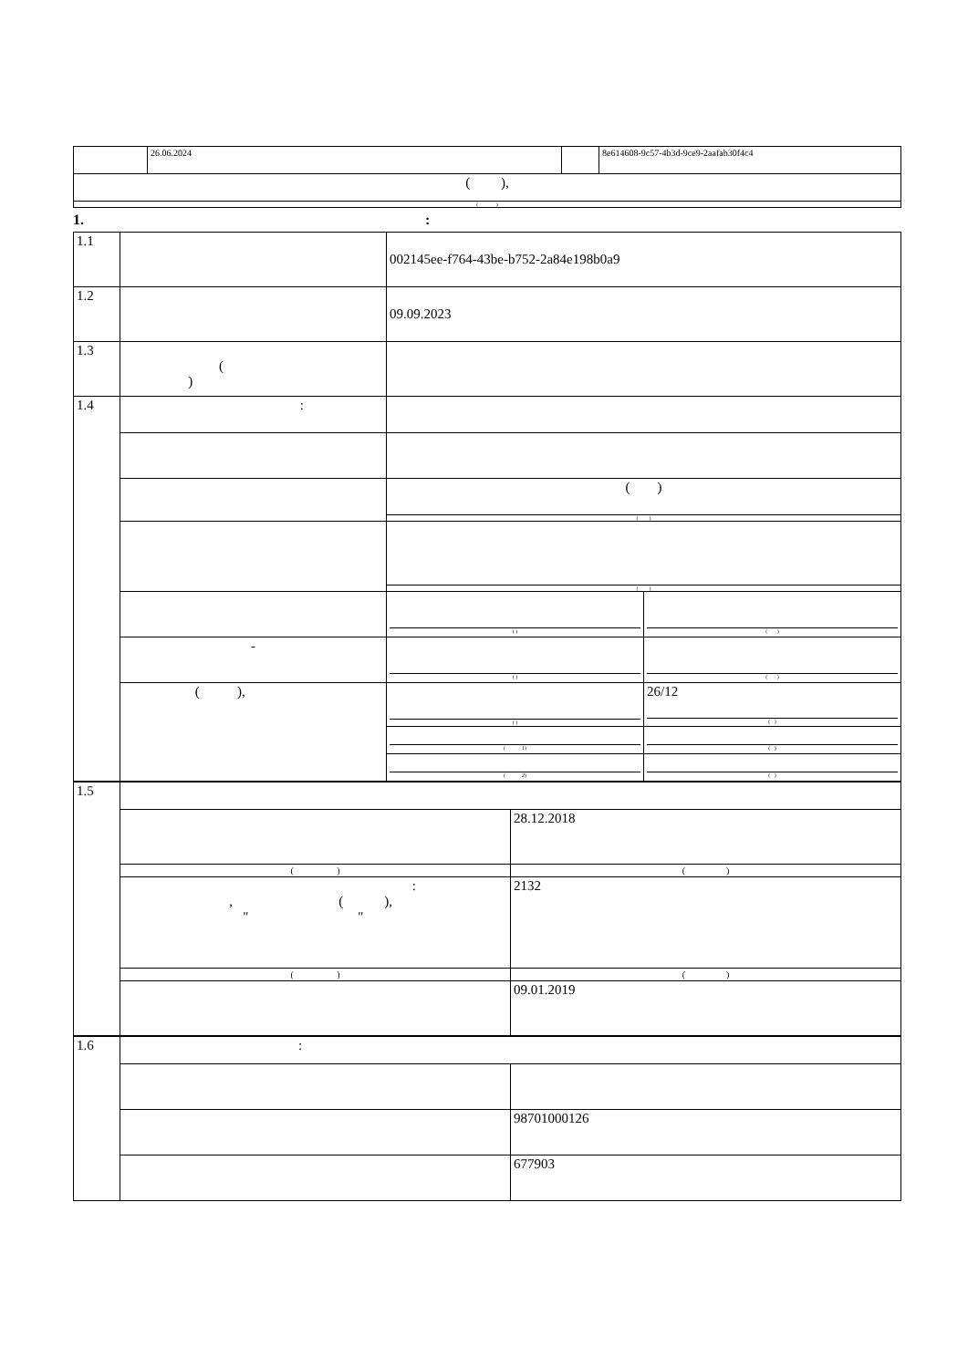| | 26.06.2024 | | 8e614608-9c57-4b3d-9ce9-2aafab30f4c4 |
| ( ), | | | |
| ( ) | | | |
1. :
| 1.1 | | 002145ee-f764-43be-b752-2a84e198b0a9 | |
| 1.2 | | 09.09.2023 | |
| 1.3 | ( ) | | |
| 1.4 | : | | |
| | | ( ) | |
| | | ( ) | |
| | | ( ) | |
| | | ( ) | ( ) |
| | - | ( ) | ( ) |
| | ( ), | ( ) | 26/12 ( ) |
| | | ( 1) | ( ) |
| | | ( 2) | ( ) |
| 1.5 | | |
| | | 28.12.2018 |
| | ( ) | ( ) |
| | : , ( ), " " | 2132 |
| | ( ) | ( ) |
| | | 09.01.2019 |
| 1.6 | : | |
| | | 98701000126 |
| | | 677903 |